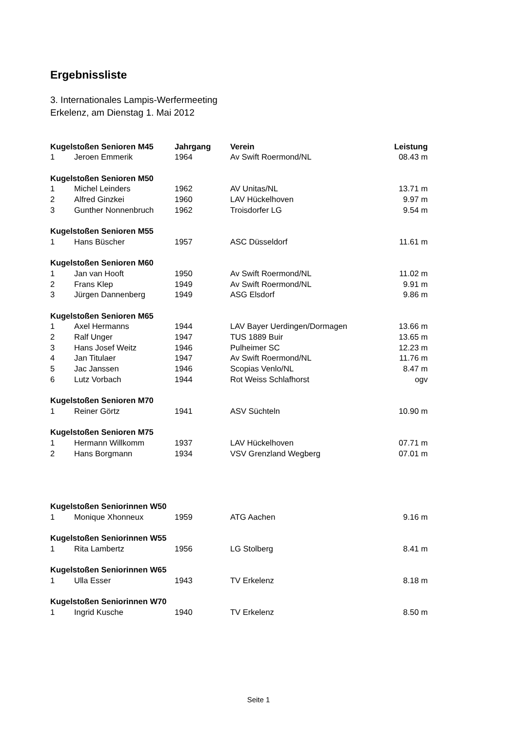Ergebnissliste
3. Internationales Lampis-Werfermeeting
Erkelenz, am Dienstag 1. Mai 2012
| Kugelstoßen Senioren M45 | | Jahrgang | Verein | Leistung |
| --- | --- | --- | --- | --- |
| 1 | Jeroen Emmerik | 1964 | Av Swift Roermond/NL | 08.43 m |
| Kugelstoßen Senioren M50 | | | | |
| 1 | Michel Leinders | 1962 | AV Unitas/NL | 13.71 m |
| 2 | Alfred Ginzkei | 1960 | LAV Hückelhoven | 9.97 m |
| 3 | Gunther Nonnenbruch | 1962 | Troisdorfer LG | 9.54 m |
| Kugelstoßen Senioren M55 | | | | |
| 1 | Hans Büscher | 1957 | ASC Düsseldorf | 11.61 m |
| Kugelstoßen Senioren M60 | | | | |
| 1 | Jan van Hooft | 1950 | Av Swift Roermond/NL | 11.02 m |
| 2 | Frans Klep | 1949 | Av Swift Roermond/NL | 9.91 m |
| 3 | Jürgen Dannenberg | 1949 | ASG Elsdorf | 9.86 m |
| Kugelstoßen Senioren M65 | | | | |
| 1 | Axel Hermanns | 1944 | LAV Bayer Uerdingen/Dormagen | 13.66 m |
| 2 | Ralf Unger | 1947 | TUS 1889 Buir | 13.65 m |
| 3 | Hans Josef Weitz | 1946 | Pulheimer SC | 12.23 m |
| 4 | Jan Titulaer | 1947 | Av Swift Roermond/NL | 11.76 m |
| 5 | Jac Janssen | 1946 | Scopias Venlo/NL | 8.47 m |
| 6 | Lutz Vorbach | 1944 | Rot Weiss Schlafhorst | ogv |
| Kugelstoßen Senioren M70 | | | | |
| 1 | Reiner Görtz | 1941 | ASV Süchteln | 10.90 m |
| Kugelstoßen Senioren M75 | | | | |
| 1 | Hermann Willkomm | 1937 | LAV Hückelhoven | 07.71 m |
| 2 | Hans Borgmann | 1934 | VSV Grenzland Wegberg | 07.01 m |
| Kugelstoßen Seniorinnen W50 | | | | |
| 1 | Monique Xhonneux | 1959 | ATG Aachen | 9.16 m |
| Kugelstoßen Seniorinnen W55 | | | | |
| 1 | Rita Lambertz | 1956 | LG Stolberg | 8.41 m |
| Kugelstoßen Seniorinnen W65 | | | | |
| 1 | Ulla Esser | 1943 | TV Erkelenz | 8.18 m |
| Kugelstoßen Seniorinnen W70 | | | | |
| 1 | Ingrid Kusche | 1940 | TV Erkelenz | 8.50 m |
Seite 1